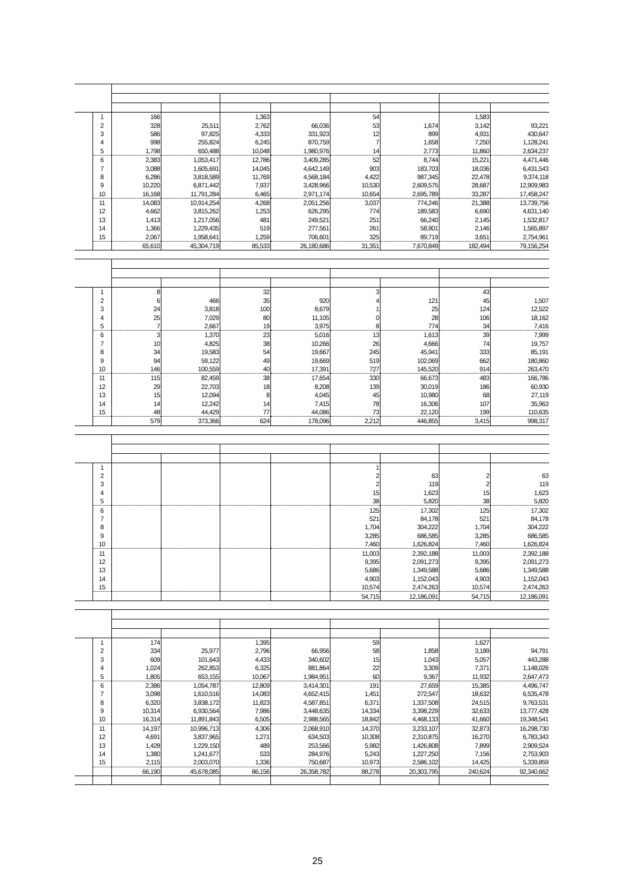| | 1 | 166 | | 1,363 | | 54 | | 1,583 | |
| | 2 | 328 | 25,511 | 2,762 | 66,036 | 53 | 1,674 | 3,142 | 93,221 |
| | 3 | 586 | 97,825 | 4,333 | 331,923 | 12 | 899 | 4,931 | 430,647 |
| | 4 | 998 | 255,824 | 6,245 | 870,759 | 7 | 1,658 | 7,250 | 1,128,241 |
| | 5 | 1,798 | 650,488 | 10,048 | 1,980,976 | 14 | 2,773 | 11,860 | 2,634,237 |
| | 6 | 2,383 | 1,053,417 | 12,786 | 3,409,285 | 52 | 8,744 | 15,221 | 4,471,446 |
| | 7 | 3,088 | 1,605,691 | 14,045 | 4,642,149 | 903 | 183,703 | 18,036 | 6,431,543 |
| | 8 | 6,286 | 3,818,589 | 11,769 | 4,568,184 | 4,422 | 987,345 | 22,478 | 9,374,118 |
| | 9 | 10,220 | 6,871,442 | 7,937 | 3,428,966 | 10,530 | 2,609,575 | 28,687 | 12,909,983 |
| | 10 | 16,168 | 11,791,284 | 6,465 | 2,971,174 | 10,654 | 2,695,789 | 33,287 | 17,458,247 |
| | 11 | 14,083 | 10,914,254 | 4,268 | 2,051,256 | 3,037 | 774,246 | 21,388 | 13,739,756 |
| | 12 | 4,662 | 3,815,262 | 1,253 | 626,295 | 774 | 189,583 | 6,690 | 4,631,140 |
| | 13 | 1,413 | 1,217,056 | 481 | 249,521 | 251 | 66,240 | 2,145 | 1,532,817 |
| | 14 | 1,366 | 1,229,435 | 519 | 277,561 | 261 | 58,901 | 2,146 | 1,565,897 |
| | 15 | 2,067 | 1,958,641 | 1,259 | 706,601 | 325 | 89,719 | 3,651 | 2,754,961 |
| | | 65,610 | 45,304,719 | 85,533 | 26,180,686 | 31,351 | 7,670,849 | 182,494 | 79,156,254 |
| | 1 | 8 | | 32 | | 3 | | 43 | |
| | 2 | 6 | 466 | 35 | 920 | 4 | 121 | 45 | 1,507 |
| | 3 | 24 | 3,818 | 100 | 8,679 | 1 | 25 | 124 | 12,522 |
| | 4 | 25 | 7,029 | 80 | 11,105 | 0 | 28 | 106 | 18,162 |
| | 5 | 7 | 2,667 | 19 | 3,975 | 8 | 774 | 34 | 7,416 |
| | 6 | 3 | 1,370 | 23 | 5,016 | 13 | 1,613 | 39 | 7,999 |
| | 7 | 10 | 4,825 | 38 | 10,266 | 26 | 4,666 | 74 | 19,757 |
| | 8 | 34 | 19,583 | 54 | 19,667 | 245 | 45,941 | 333 | 85,191 |
| | 9 | 94 | 59,122 | 49 | 19,669 | 519 | 102,069 | 662 | 180,860 |
| | 10 | 146 | 100,559 | 40 | 17,391 | 727 | 145,520 | 914 | 263,470 |
| | 11 | 115 | 82,459 | 38 | 17,654 | 330 | 66,673 | 483 | 166,786 |
| | 12 | 29 | 22,703 | 18 | 8,208 | 139 | 30,019 | 186 | 60,930 |
| | 13 | 15 | 12,094 | 8 | 4,045 | 45 | 10,980 | 68 | 27,119 |
| | 14 | 14 | 12,242 | 14 | 7,415 | 78 | 16,306 | 107 | 35,963 |
| | 15 | 48 | 44,429 | 77 | 44,086 | 73 | 22,120 | 199 | 110,635 |
| | | 579 | 373,366 | 624 | 178,096 | 2,212 | 446,855 | 3,415 | 998,317 |
| | 1 | | | | | 1 | | | |
| | 2 | | | | | 2 | 63 | 2 | 63 |
| | 3 | | | | | 2 | 119 | 2 | 119 |
| | 4 | | | | | 15 | 1,623 | 15 | 1,623 |
| | 5 | | | | | 38 | 5,820 | 38 | 5,820 |
| | 6 | | | | | 125 | 17,302 | 125 | 17,302 |
| | 7 | | | | | 521 | 84,178 | 521 | 84,178 |
| | 8 | | | | | 1,704 | 304,222 | 1,704 | 304,222 |
| | 9 | | | | | 3,285 | 686,585 | 3,285 | 686,585 |
| | 10 | | | | | 7,460 | 1,626,824 | 7,460 | 1,626,824 |
| | 11 | | | | | 11,003 | 2,392,188 | 11,003 | 2,392,188 |
| | 12 | | | | | 9,395 | 2,091,273 | 9,395 | 2,091,273 |
| | 13 | | | | | 5,686 | 1,349,588 | 5,686 | 1,349,588 |
| | 14 | | | | | 4,903 | 1,152,043 | 4,903 | 1,152,043 |
| | 15 | | | | | 10,574 | 2,474,263 | 10,574 | 2,474,263 |
| | | | | | | 54,715 | 12,186,091 | 54,715 | 12,186,091 |
| | 1 | 174 | | 1,395 | | 59 | | 1,627 | |
| | 2 | 334 | 25,977 | 2,796 | 66,956 | 58 | 1,858 | 3,189 | 94,791 |
| | 3 | 609 | 101,643 | 4,433 | 340,602 | 15 | 1,043 | 5,057 | 443,288 |
| | 4 | 1,024 | 262,853 | 6,325 | 881,864 | 22 | 3,309 | 7,371 | 1,148,026 |
| | 5 | 1,805 | 653,155 | 10,067 | 1,984,951 | 60 | 9,367 | 11,932 | 2,647,473 |
| | 6 | 2,386 | 1,054,787 | 12,809 | 3,414,301 | 191 | 27,659 | 15,385 | 4,496,747 |
| | 7 | 3,098 | 1,610,516 | 14,083 | 4,652,415 | 1,451 | 272,547 | 18,632 | 6,535,478 |
| | 8 | 6,320 | 3,838,172 | 11,823 | 4,587,851 | 6,371 | 1,337,508 | 24,515 | 9,763,531 |
| | 9 | 10,314 | 6,930,564 | 7,986 | 3,448,635 | 14,334 | 3,398,229 | 32,633 | 13,777,428 |
| | 10 | 16,314 | 11,891,843 | 6,505 | 2,988,565 | 18,842 | 4,468,133 | 41,660 | 19,348,541 |
| | 11 | 14,197 | 10,996,713 | 4,306 | 2,068,910 | 14,370 | 3,233,107 | 32,873 | 16,298,730 |
| | 12 | 4,691 | 3,837,965 | 1,271 | 634,503 | 10,308 | 2,310,875 | 16,270 | 6,783,343 |
| | 13 | 1,428 | 1,229,150 | 489 | 253,566 | 5,982 | 1,426,808 | 7,899 | 2,909,524 |
| | 14 | 1,380 | 1,241,677 | 533 | 284,976 | 5,243 | 1,227,250 | 7,156 | 2,753,903 |
| | 15 | 2,115 | 2,003,070 | 1,336 | 750,687 | 10,973 | 2,586,102 | 14,425 | 5,339,859 |
| | | 66,190 | 45,678,085 | 86,156 | 26,358,782 | 88,278 | 20,303,795 | 240,624 | 92,340,662 |
25